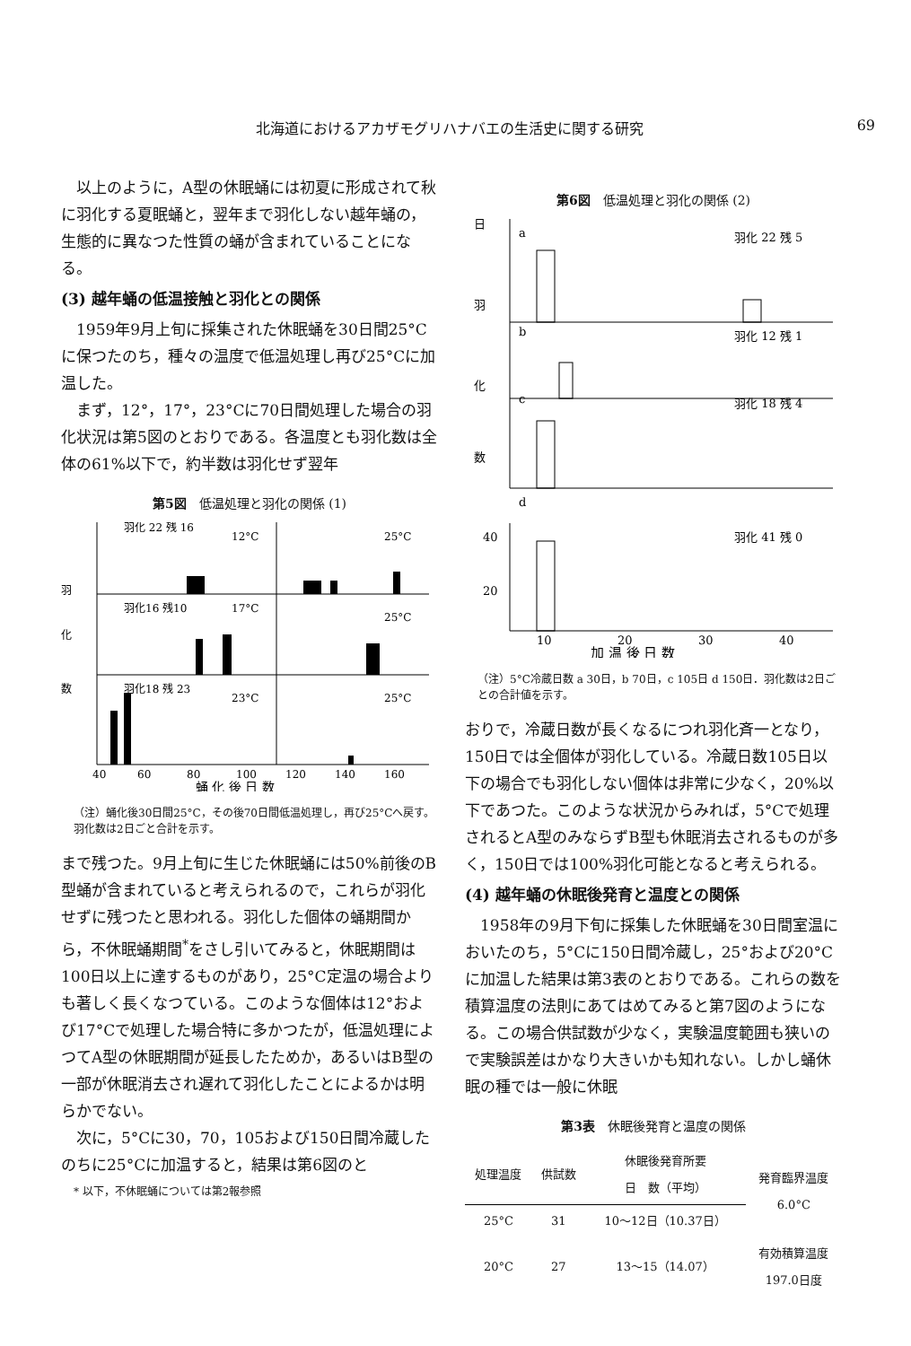北海道におけるアカザモグリハナバエの生活史に関する研究 69
以上のように，A型の休眠蛹には初夏に形成されて秋に羽化する夏眠蛹と，翌年まで羽化しない越年蛹の，生態的に異なつた性質の蛹が含まれていることになる。
(3) 越年蛹の低温接触と羽化との関係
1959年9月上旬に採集された休眠蛹を30日間25°Cに保つたのち，種々の温度で低温処理し再び25°Cに加温した。
まず，12°，17°，23°Cに70日間処理した場合の羽化状況は第5図のとおりである。各温度とも羽化数は全体の61%以下で，約半数は羽化せず翌年
第5図　低温処理と羽化の関係 (1)
羽化 22 残 16
12°C
25°C
羽化16 残10
17°C
25°C
羽化18 残 23
23°C
25°C
羽
化
数
40
60
80
100
120
140
160
蛹 化 後 日 数
（注）蛹化後30日間25°C，その後70日間低温処理し，再び25°Cへ戻す。羽化数は2日ごと合計を示す。
まで残つた。9月上旬に生じた休眠蛹には50%前後のB型蛹が含まれていると考えられるので，これらが羽化せずに残つたと思われる。羽化した個体の蛹期間から，不休眠蛹期間<sup>*</sup>をさし引いてみると，休眠期間は100日以上に達するものがあり，25°C定温の場合よりも著しく長くなつている。このような個体は12°および17°Cで処理した場合特に多かつたが，低温処理によつてA型の休眠期間が延長したためか，あるいはB型の一部が休眠消去され遅れて羽化したことによるかは明らかでない。
次に，5°Cに30，70，105および150日間冷蔵したのちに25°Cに加温すると，結果は第6図のと
* 以下，不休眠蛹については第2報参照
第6図　低温処理と羽化の関係 (2)
日
a
羽化 22 残 5
b
羽化 12 残 1
c
羽化 18 残 4
d
羽
化
数
羽化 41 残 0
40
20
10
20
30
40
加 温 後 日 数
（注）5°C冷蔵日数 a 30日，b 70日，c 105日 d 150日．羽化数は2日ごとの合計値を示す。
おりで，冷蔵日数が長くなるにつれ羽化斉一となり，150日では全個体が羽化している。冷蔵日数105日以下の場合でも羽化しない個体は非常に少なく，20%以下であつた。このような状況からみれば，5°Cで処理されるとA型のみならずB型も休眠消去されるものが多く，150日では100%羽化可能となると考えられる。
(4) 越年蛹の休眠後発育と温度との関係
1958年の9月下旬に採集した休眠蛹を30日間室温においたのち，5°Cに150日間冷蔵し，25°および20°Cに加温した結果は第3表のとおりである。これらの数を積算温度の法則にあてはめてみると第7図のようになる。この場合供試数が少なく，実験温度範囲も狭いので実験誤差はかなり大きいかも知れない。しかし蛹休眠の種では一般に休眠
第3表　休眠後発育と温度の関係
| 処理温度 | 供試数 | 休眠後発育所要 日 数（平均） | 発育臨界温度 6.0°C |
| --- | --- | --- | --- |
| 25°C | 31 | 10〜12日（10.37日） | |
| 20°C | 27 | 13〜15（14.07） | 有効積算温度 197.0日度 |